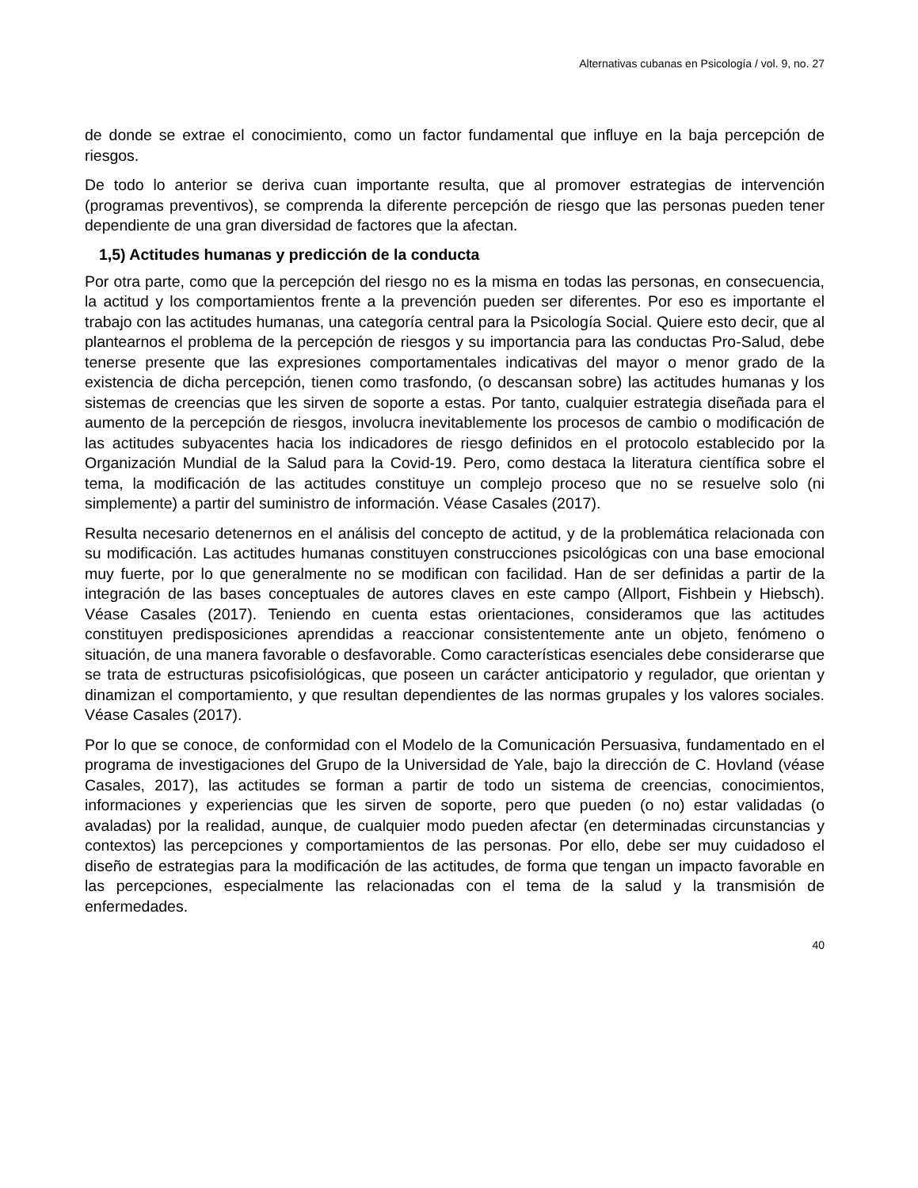Alternativas cubanas en Psicología / vol. 9, no. 27
de donde se extrae el conocimiento, como un factor fundamental que influye en la baja percepción de riesgos.
De todo lo anterior se deriva cuan importante resulta, que al promover estrategias de intervención (programas preventivos), se comprenda la diferente percepción de riesgo que las personas pueden tener dependiente de una gran diversidad de factores que la afectan.
1,5) Actitudes humanas y predicción de la conducta
Por otra parte, como que la percepción del riesgo no es la misma en todas las personas, en consecuencia, la actitud y los comportamientos frente a la prevención pueden ser diferentes. Por eso es importante el trabajo con las actitudes humanas, una categoría central para la Psicología Social. Quiere esto decir, que al plantearnos el problema de la percepción de riesgos y su importancia para las conductas Pro-Salud, debe tenerse presente que las expresiones comportamentales indicativas del mayor o menor grado de la existencia de dicha percepción, tienen como trasfondo, (o descansan sobre) las actitudes humanas y los sistemas de creencias que les sirven de soporte a estas. Por tanto, cualquier estrategia diseñada para el aumento de la percepción de riesgos, involucra inevitablemente los procesos de cambio o modificación de las actitudes subyacentes hacia los indicadores de riesgo definidos en el protocolo establecido por la Organización Mundial de la Salud para la Covid-19. Pero, como destaca la literatura científica sobre el tema, la modificación de las actitudes constituye un complejo proceso que no se resuelve solo (ni simplemente) a partir del suministro de información. Véase Casales (2017).
Resulta necesario detenernos en el análisis del concepto de actitud, y de la problemática relacionada con su modificación. Las actitudes humanas constituyen construcciones psicológicas con una base emocional muy fuerte, por lo que generalmente no se modifican con facilidad. Han de ser definidas a partir de la integración de las bases conceptuales de autores claves en este campo (Allport, Fishbein y Hiebsch). Véase Casales (2017). Teniendo en cuenta estas orientaciones, consideramos que las actitudes constituyen predisposiciones aprendidas a reaccionar consistentemente ante un objeto, fenómeno o situación, de una manera favorable o desfavorable. Como características esenciales debe considerarse que se trata de estructuras psicofisiológicas, que poseen un carácter anticipatorio y regulador, que orientan y dinamizan el comportamiento, y que resultan dependientes de las normas grupales y los valores sociales. Véase Casales (2017).
Por lo que se conoce, de conformidad con el Modelo de la Comunicación Persuasiva, fundamentado en el programa de investigaciones del Grupo de la Universidad de Yale, bajo la dirección de C. Hovland (véase Casales, 2017), las actitudes se forman a partir de todo un sistema de creencias, conocimientos, informaciones y experiencias que les sirven de soporte, pero que pueden (o no) estar validadas (o avaladas) por la realidad, aunque, de cualquier modo pueden afectar (en determinadas circunstancias y contextos) las percepciones y comportamientos de las personas. Por ello, debe ser muy cuidadoso el diseño de estrategias para la modificación de las actitudes, de forma que tengan un impacto favorable en las percepciones, especialmente las relacionadas con el tema de la salud y la transmisión de enfermedades.
40